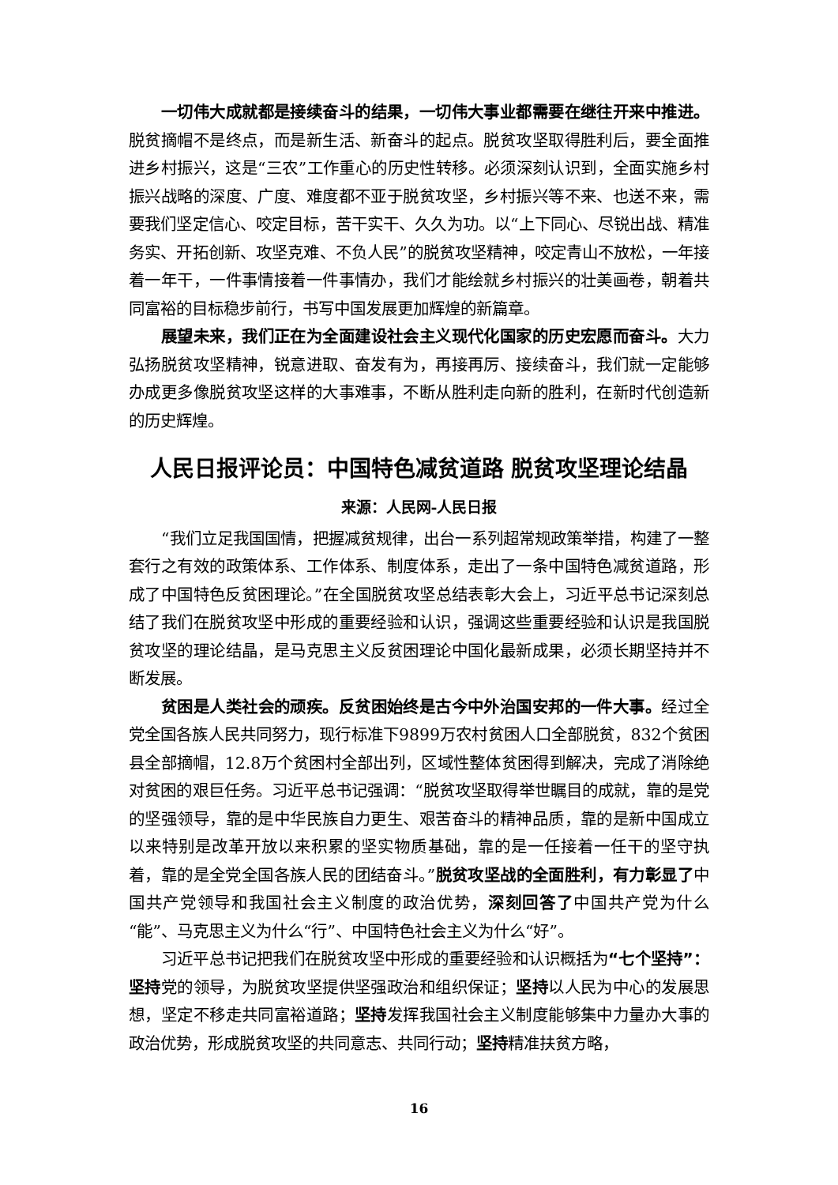一切伟大成就都是接续奋斗的结果，一切伟大事业都需要在继往开来中推进。脱贫摘帽不是终点，而是新生活、新奋斗的起点。脱贫攻坚取得胜利后，要全面推进乡村振兴，这是“三农”工作重心的历史性转移。必须深刻认识到，全面实施乡村振兴战略的深度、广度、难度都不亚于脱贫攻坚，乡村振兴等不来、也送不来，需要我们坚定信心、咬定目标，苦干实干、久久为功。以“上下同心、尽锐出战、精准务实、开拓创新、攻坚克难、不负人民”的脱贫攻坚精神，咬定青山不放松，一年接着一年干，一件事情接着一件事情办，我们才能绘就乡村振兴的壮美画卷，朝着共同富裕的目标稳步前行，书写中国发展更加辉煌的新篇章。
展望未来，我们正在为全面建设社会主义现代化国家的历史宏愿而奋斗。大力弘扬脱贫攻坚精神，锐意进取、奋发有为，再接再厉、接续奋斗，我们就一定能够办成更多像脱贫攻坚这样的大事难事，不断从胜利走向新的胜利，在新时代创造新的历史辉煌。
人民日报评论员：中国特色减贫道路 脱贫攻坚理论结晶
来源：人民网-人民日报
“我们立足我国国情，把握减贫规律，出台一系列超常规政策举措，构建了一整套行之有效的政策体系、工作体系、制度体系，走出了一条中国特色减贫道路，形成了中国特色反贫困理论。”在全国脱贫攻坚总结表彰大会上，习近平总书记深刻总结了我们在脱贫攻坚中形成的重要经验和认识，强调这些重要经验和认识是我国脱贫攻坚的理论结晶，是马克思主义反贫困理论中国化最新成果，必须长期坚持并不断发展。
贫困是人类社会的顽疾。反贫困始终是古今中外治国安邦的一件大事。经过全党全国各族人民共同努力，现行标准下9899万农村贫困人口全部脱贫，832个贫困县全部摘帽，12.8万个贫困村全部出列，区域性整体贫困得到解决，完成了消除绝对贫困的艰巨任务。习近平总书记强调：“脱贫攻坚取得举世瞩目的成就，靠的是党的坚强领导，靠的是中华民族自力更生、艰苦奋斗的精神品质，靠的是新中国成立以来特别是改革开放以来积累的坚实物质基础，靠的是一任接着一任干的坚守执着，靠的是全党全国各族人民的团结奋斗。”脱贫攻坚战的全面胜利，有力彰显了中国共产党领导和我国社会主义制度的政治优势，深刻回答了中国共产党为什么“能”、马克思主义为什么“行”、中国特色社会主义为什么“好”。
习近平总书记把我们在脱贫攻坚中形成的重要经验和认识概括为“七个坚持”：坚持党的领导，为脱贫攻坚提供坚强政治和组织保证；坚持以人民为中心的发展思想，坚定不移走共同富裕道路；坚持发挥我国社会主义制度能够集中力量办大事的政治优势，形成脱贫攻坚的共同意志、共同行动；坚持精准扶贫方略，
16